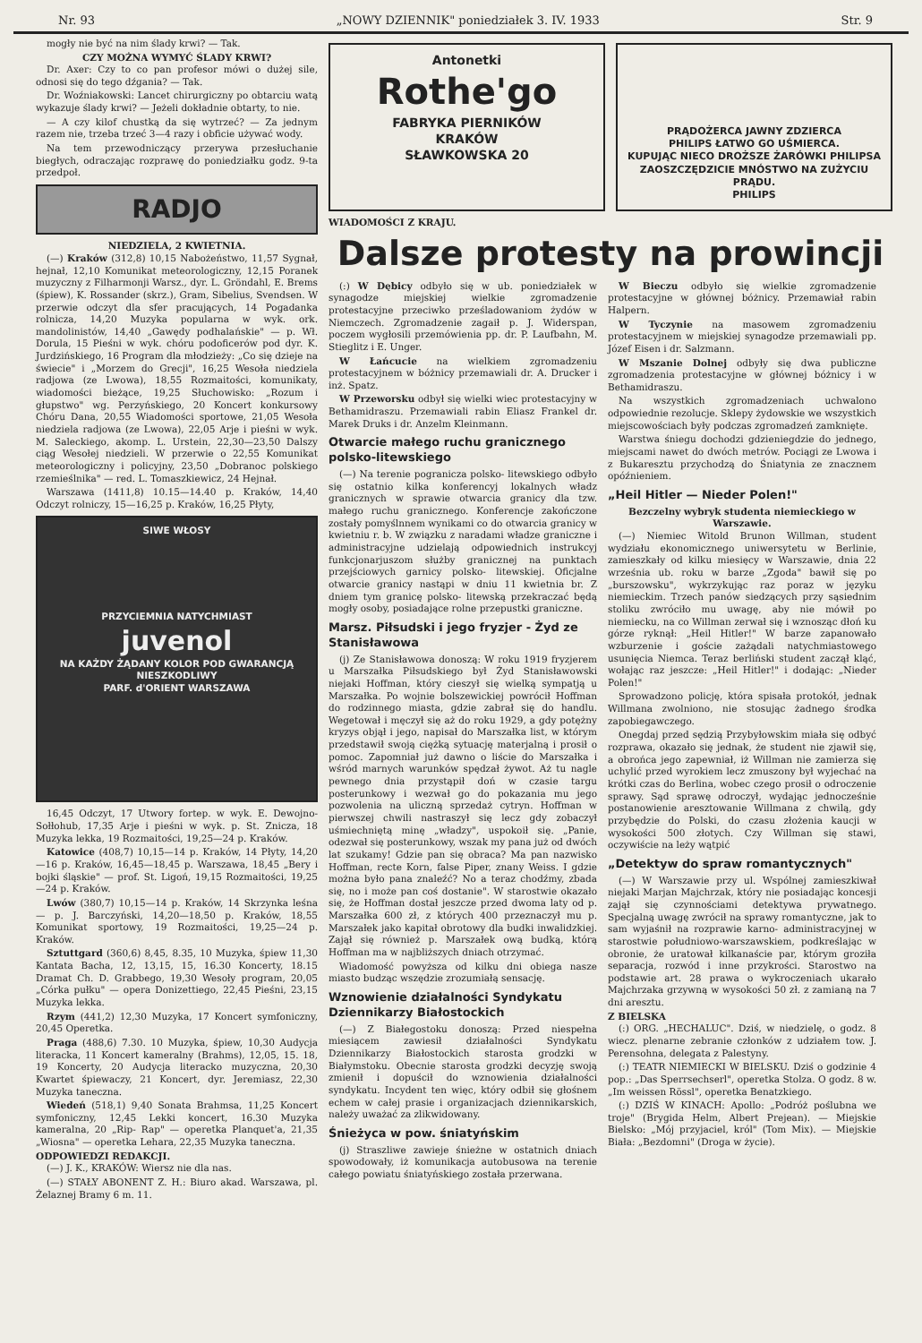Nr. 93 „NOWY DZIENNIK" poniedziałek 3. IV. 1933 Str. 9
mogły nie być na nim ślady krwi? — Tak.
CZY MOŻNA WYMYĆ ŚLADY KRWI?
Dr. Axer: Czy to co pan profesor mówi o dużej sile, odnosi się do tego dźgania? — Tak.
Dr. Woźniakowski: Lancet chirurgiczny po obtarciu watą wykazuje ślady krwi? — Jeżeli dokładnie obtarty, to nie.
— A czy kilof chustką da się wytrzeć? — Za jednym razem nie, trzeba trzeć 3—4 razy i obficie używać wody.
Na tem przewodniczący przerywa przesłuchanie biegłych, odraczając rozprawę do poniedziałku godz. 9-ta przedpoł.
RADJO
NIEDZIELA, 2 KWIETNIA.
(—) Kraków (312,8) 10,15 Nabożeństwo, 11,57 Sygnał, hejnał, 12,10 Komunikat meteorologiczny, 12,15 Poranek muzyczny z Filharmonji Warsz., dyr. L. Gröndahl, E. Brems (śpiew), K. Rossander (skrz.), Gram, Sibelius, Svendsen. W przerwie odczyt dla sfer pracujących, 14 Pogadanka rolnicza, 14,20 Muzyka popularna w wyk. ork. mandolinistów, 14,40 „Gawędy podhalańskie" — p. Wł. Dorula, 15 Pieśni w wyk. chóru podoficerów pod dyr. K. Jurdzińskiego, 16 Program dla młodzieży: „Co się dzieje na świecie" i „Morzem do Grecji", 16,25 Wesoła niedziela radjowa (ze Lwowa), 18,55 Rozmaitości, komunikaty, wiadomości bieżące, 19,25 Słuchowisko: „Rozum i głupstwo" wg. Perzyńskiego, 20 Koncert konkursowy Chóru Dana, 20,55 Wiadomości sportowe, 21,05 Wesoła niedziela radjowa (ze Lwowa), 22,05 Arje i pieśni w wyk. M. Saleckiego, akomp. L. Urstein, 22,30—23,50 Dalszy ciąg Wesołej niedzieli. W przerwie o 22,55 Komunikat meteorologiczny i policyjny, 23,50 „Dobranoc polskiego rzemieślnika" — red. L. Tomaszkiewicz, 24 Hejnał.
Warszawa (1411,8) 10.15—14.40 p. Kraków, 14,40 Odczyt rolniczy, 15—16,25 p. Kraków, 16,25 Płyty,
SIWE WŁOSY
PRZYCIEMNIA NATYCHMIAST
juvenol
NA KAŻDY ŻĄDANY KOLOR POD GWARANCJĄ NIESZKODLIWY
PARF. d'ORIENT WARSZAWA
16,45 Odczyt, 17 Utwory fortep. w wyk. E. Dewojno-Sołłohub, 17,35 Arje i pieśni w wyk. p. St. Znicza, 18 Muzyka lekka, 19 Rozmaitości, 19,25—24 p. Kraków.
Katowice (408,7) 10,15—14 p. Kraków, 14 Płyty, 14,20—16 p. Kraków, 16,45—18,45 p. Warszawa, 18,45 „Bery i bojki śląskie" — prof. St. Ligoń, 19,15 Rozmaitości, 19,25—24 p. Kraków.
Lwów (380,7) 10,15—14 p. Kraków, 14 Skrzynka leśna — p. J. Barczyński, 14,20—18,50 p. Kraków, 18,55 Komunikat sportowy, 19 Rozmaitości, 19,25—24 p. Kraków.
Sztuttgard (360,6) 8,45, 8.35, 10 Muzyka, śpiew 11,30 Kantata Bacha, 12, 13,15, 15, 16.30 Koncerty, 18.15 Dramat Ch. D. Grabbego, 19,30 Wesoły program, 20,05 „Córka pułku" — opera Donizettiego, 22,45 Pieśni, 23,15 Muzyka lekka.
Rzym (441,2) 12,30 Muzyka, 17 Koncert symfoniczny, 20,45 Operetka.
Praga (488,6) 7.30. 10 Muzyka, śpiew, 10,30 Audycja literacka, 11 Koncert kameralny (Brahms), 12,05, 15. 18, 19 Koncerty, 20 Audycja literacko muzyczna, 20,30 Kwartet śpiewaczy, 21 Koncert, dyr. Jeremiasz, 22,30 Muzyka taneczna.
Wiedeń (518,1) 9,40 Sonata Brahmsa, 11,25 Koncert symfoniczny, 12,45 Lekki koncert, 16.30 Muzyka kameralna, 20 „Rip- Rap" — operetka Planquet'a, 21,35 „Wiosna" — operetka Lehara, 22,35 Muzyka taneczna.
ODPOWIEDZI REDAKCJI.
(—) J. K., KRAKÓW: Wiersz nie dla nas.
(—) STAŁY ABONENT Z. H.: Biuro akad. Warszawa, pl. Żelaznej Bramy 6 m. 11.
Antonetki
Rothe'go
FABRYKA PIERNIKÓW
KRAKÓW
SŁAWKOWSKA 20
PRĄDOŻERCA JAWNY ZDZIERCA
PHILIPS ŁATWO GO UŚMIERCA.
KUPUJĄC NIECO DROŻSZE ŻARÓWKI PHILIPSA ZAOSZCZĘDZICIE MNÓSTWO NA ZUŻYCIU PRĄDU.
PHILIPS
WIADOMOŚCI Z KRAJU.
Dalsze protesty na prowincji
(:) W Dębicy odbyło się w ub. poniedziałek w synagodze miejskiej wielkie zgromadzenie protestacyjne przeciwko prześladowaniom żydów w Niemczech. Zgromadzenie zagaił p. J. Widerspan, poczem wygłosili przemówienia pp. dr. P. Laufbahn, M. Stieglitz i E. Unger.
W Łańcucie na wielkiem zgromadzeniu protestacyjnem w bóżnicy przemawiali dr. A. Drucker i inż. Spatz.
W Przeworsku odbył się wielki wiec protestacyjny w Bethamidraszu. Przemawiali rabin Eliasz Frankel dr. Marek Druks i dr. Anzelm Kleinmann.
Otwarcie małego ruchu granicznego polsko-litewskiego
(—) Na terenie pogranicza polsko- litewskiego odbyło się ostatnio kilka konferencyj lokalnych władz granicznych w sprawie otwarcia granicy dla tzw. małego ruchu granicznego. Konferencje zakończone zostały pomyślnnem wynikami co do otwarcia granicy w kwietniu r. b. W związku z naradami władze graniczne i administracyjne udzielają odpowiednich instrukcyj funkcjonarjuszom służby granicznej na punktach przejściowych garnicy polsko- litewskiej. Oficjalne otwarcie granicy nastąpi w dniu 11 kwietnia br. Z dniem tym granicę polsko- litewską przekraczać będą mogły osoby, posiadające rolne przepustki graniczne.
Marsz. Piłsudski i jego fryzjer - Żyd ze Stanisławowa
(j) Ze Stanisławowa donoszą: W roku 1919 fryzjerem u Marszałka Piłsudskiego był Żyd Stanisławowski niejaki Hoffman, który cieszył się wielką sympatją u Marszałka. Po wojnie bolszewickiej powrócił Hoffman do rodzinnego miasta, gdzie zabrał się do handlu. Wegetował i męczył się aż do roku 1929, a gdy potężny kryzys objął i jego, napisał do Marszałka list, w którym przedstawił swoją ciężką sytuację materjalną i prosił o pomoc. Zapomniał już dawno o liście do Marszałka i wśród marnych warunków spędzał żywot. Aż tu nagle pewnego dnia przystąpił doń w czasie targu posterunkowy i wezwał go do pokazania mu jego pozwolenia na uliczną sprzedaż cytryn. Hoffman w pierwszej chwili nastraszył się lecz gdy zobaczył uśmiechniętą minę „władzy", uspokoił się. „Panie, odezwał się posterunkowy, wszak my pana już od dwóch lat szukamy! Gdzie pan się obraca? Ma pan nazwisko Hoffman, recte Korn, false Piper, znany Weiss. I gdzie można było pana znaleźć? No a teraz chodźmy, zbada się, no i może pan coś dostanie". W starostwie okazało się, że Hoffman dostał jeszcze przed dwoma laty od p. Marszałka 600 zł, z których 400 przeznaczył mu p. Marszałek jako kapitał obrotowy dla budki inwalidzkiej. Zajął się również p. Marszałek ową budką, którą Hoffman ma w najbliższych dniach otrzymać.
Wiadomość powyższa od kilku dni obiega nasze miasto budząc wszędzie zrozumiałą sensację.
Wznowienie działalności Syndykatu Dziennikarzy Białostockich
(—) Z Białegostoku donoszą: Przed niespełna miesiącem zawiesił działalności Syndykatu Dziennikarzy Białostockich starosta grodzki w Białymstoku. Obecnie starosta grodzki decyzję swoją zmienił i dopuścił do wznowienia działalności syndykatu. Incydent ten więc, który odbił się głośnem echem w całej prasie i organizacjach dziennikarskich, należy uważać za zlikwidowany.
Śnieżyca w pow. śniatyńskim
(j) Straszliwe zawieje śnieżne w ostatnich dniach spowodowały, iż komunikacja autobusowa na terenie całego powiatu śniatyńskiego została przerwana.
W Bieczu odbyło się wielkie zgromadzenie protestacyjne w głównej bóżnicy. Przemawiał rabin Halpern.
W Tyczynie na masowem zgromadzeniu protestacyjnem w miejskiej synagodze przemawiali pp. Józef Eisen i dr. Salzmann.
W Mszanie Dolnej odbyły się dwa publiczne zgromadzenia protestacyjne w głównej bóżnicy i w Bethamidraszu.
Na wszystkich zgromadzeniach uchwalono odpowiednie rezolucje. Sklepy żydowskie we wszystkich miejscowościach były podczas zgromadzeń zamknięte.
Warstwa śniegu dochodzi gdzieniegdzie do jednego, miejscami nawet do dwóch metrów. Pociągi ze Lwowa i z Bukaresztu przychodzą do Śniatynia ze znacznem opóźnieniem.
„Heil Hitler — Nieder Polen!"
Bezczelny wybryk studenta niemieckiego w Warszawie.
(—) Niemiec Witold Brunon Willman, student wydziału ekonomicznego uniwersytetu w Berlinie, zamieszkały od kilku miesięcy w Warszawie, dnia 22 września ub. roku w barze „Zgoda" bawił się po „burszowsku", wykrzykując raz poraz w języku niemieckim. Trzech panów siedzących przy sąsiednim stoliku zwróciło mu uwagę, aby nie mówił po niemiecku, na co Willman zerwał się i wznosząc dłoń ku górze ryknął: „Heil Hitler!" W barze zapanowało wzburzenie i goście zażądali natychmiastowego usunięcia Niemca. Teraz berliński student zaczął kląć, wołając raz jeszcze: „Heil Hitler!" i dodając: „Nieder Polen!"
Sprowadzono policję, która spisała protokół, jednak Willmana zwolniono, nie stosując żadnego środka zapobiegawczego.
Onegdaj przed sędzią Przybyłowskim miała się odbyć rozprawa, okazało się jednak, że student nie zjawił się, a obrońca jego zapewniał, iż Willman nie zamierza się uchylić przed wyrokiem lecz zmuszony był wyjechać na krótki czas do Berlina, wobec czego prosił o odroczenie sprawy. Sąd sprawę odroczył, wydając jednocześnie postanowienie aresztowanie Willmana z chwilą, gdy przybędzie do Polski, do czasu złożenia kaucji w wysokości 500 złotych. Czy Willman się stawi, oczywiście na leży wątpić
„Detektyw do spraw romantycznych"
(—) W Warszawie przy ul. Wspólnej zamieszkiwał niejaki Marjan Majchrzak, który nie posiadając koncesji zajął się czynnościami detektywa prywatnego. Specjalną uwagę zwrócił na sprawy romantyczne, jak to sam wyjaśnił na rozprawie karno- administracyjnej w starostwie południowo-warszawskiem, podkreślając w obronie, że uratował kilkanaście par, którym groziła separacja, rozwód i inne przykrości. Starostwo na podstawie art. 28 prawa o wykroczeniach ukarało Majchrzaka grzywną w wysokości 50 zł. z zamianą na 7 dni aresztu.
Z BIELSKA
(:) ORG. „HECHALUC". Dziś, w niedzielę, o godz. 8 wiecz. plenarne zebranie członków z udziałem tow. J. Perensohna, delegata z Palestyny.
(:) TEATR NIEMIECKI W BIELSKU. Dziś o godzinie 4 pop.: „Das Sperrsechserl", operetka Stolza. O godz. 8 w. „Im weissen Rössl", operetka Benatzkiego.
(:) DZIŚ W KINACH: Apollo: „Podróż poślubna we troje" (Brygida Helm, Albert Prejean). — Miejskie Bielsko: „Mój przyjaciel, król" (Tom Mix). — Miejskie Biała: „Bezdomni" (Droga w życie).